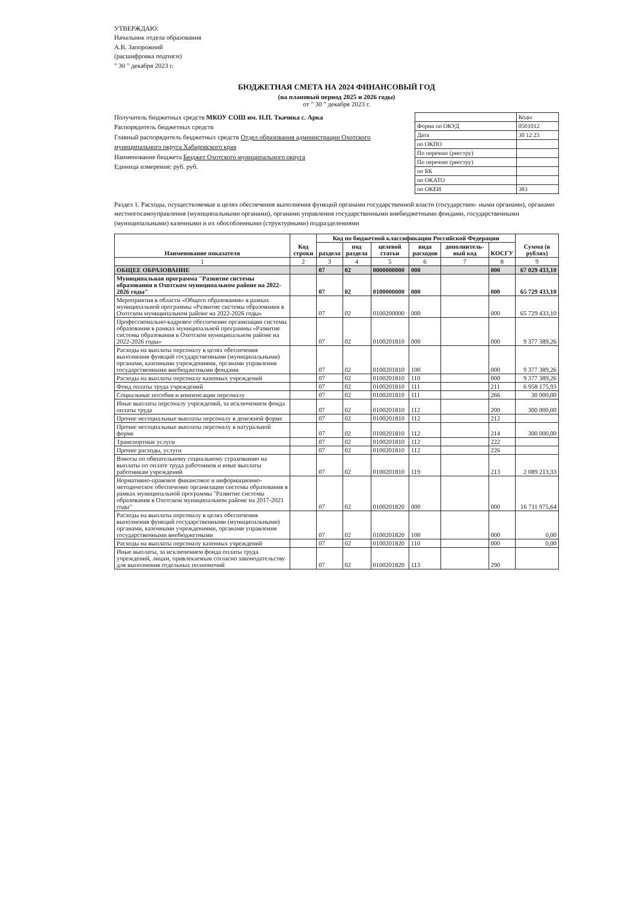УТВЕРЖДАЮ:
Начальник отдела образования
А.В. Запорожний
(расшифровка подписи)
" 30 " декабря 2023 г.
БЮДЖЕТНАЯ СМЕТА НА 2024 ФИНАНСОВЫЙ ГОД
(на плановый период 2025 и 2026 годы)
от " 30 " декабря 2023 г.
Получатель бюджетных средств МКОУ СОШ им. Н.П. Ткачика с. Арка
Распорядитель бюджетных средств
Главный распорядитель бюджетных средств Отдел образования администрации Охотского муниципального округа Хабаровского края
Наименование бюджета Бюджет Охотского муниципального округа
Единица измерения: руб. руб.
| | Коды |
| Форма по ОКУД | 0501012 |
| Дата | 30 12 23 |
| по ОКПО | |
| По перечню (реестру) | |
| По перечню (реестру) | |
| по БК | |
| по ОКАТО | |
| по ОКЕИ | 383 |
Раздел 1. Расходы, осуществляемые в целях обеспечения выполнения функций органами государственной власти (государствен- ными органами), органами местногосамоуправления (муниципальными органами), органами управления государственными внебюджетными фондами, государственными (муниципальными) казенными и их обособленными (структурными) подразделениями
| Наименование показателя | Код строки | Код по бюджетной классификации Российской Федерации | | | | | | Сумма (в рублях) |
| --- | --- | --- | --- | --- | --- | --- | --- | --- |
| | | раздела | под раздела | целевой статьи | вида расходов | дополнитель-ный код | КОСГУ | |
| 1 | 2 | 3 | 4 | 5 | 6 | 7 | 8 | 9 |
| ОБЩЕЕ ОБРАЗОВАНИЕ | | 07 | 02 | 0000000000 | 000 | | 000 | 67 029 433,10 |
| Муниципальная программа "Развитие системы образования в Охотском муниципальном районе на 2022-2026 годы" | | 07 | 02 | 0100000000 | 000 | | 000 | 65 729 433,10 |
| Мероприятия в области «Общего образования» в рамках муниципальной программы «Развитие системы образования в Охотском муниципальном районе на 2022-2026 годы» | | 07 | 02 | 0100200000 | 000 | | 000 | 65 729 433,10 |
| Профессионально-кадровое обеспечение организации системы образования в рамках муниципальной программы «Развитие системы образования в Охотском муниципальном районе на 2022-2026 годы» | | 07 | 02 | 0100201810 | 000 | | 000 | 9 377 389,26 |
| Расходы на выплаты персоналу в целях обеспечения выполнения функций государственными (муниципальными) органами, казенными учреждениями, органами управления государственными внебюджетными фондами | | 07 | 02 | 0100201810 | 100 | | 000 | 9 377 389,26 |
| Расходы на выплаты персоналу казенных учреждений | | 07 | 02 | 0100201810 | 110 | | 000 | 9 377 389,26 |
| Фонд оплаты труда учреждений | | 07 | 02 | 0100201810 | 111 | | 211 | 6 958 175,93 |
| Социальные пособия и компенсации персоналу | | 07 | 02 | 0100201810 | 111 | | 266 | 30 000,00 |
| Иные выплаты персоналу учреждений, за исключением фонда оплаты труда | | 07 | 02 | 0100201810 | 112 | | 200 | 300 000,00 |
| Прочие несоциальные выплаты персоналу в денежной форме | | 07 | 02 | 0100201810 | 112 | | 212 | |
| Прочие несоциальные выплаты персоналу в натуральной форме | | 07 | 02 | 0100201810 | 112 | | 214 | 300 000,00 |
| Транспортные услуги | | 07 | 02 | 0100201810 | 112 | | 222 | |
| Прочие расходы, услуги | | 07 | 02 | 0100201810 | 112 | | 226 | |
| Взносы по обязательному социальному страхованию на выплаты по оплате труда работников и иные выплаты работникам учреждений | | 07 | 02 | 0100201810 | 119 | | 213 | 2 089 213,33 |
| Нормативно-правовое финансовое и информационно-методическое обеспечение организации системы образования в рамках муниципальной программы "Развитие системы образования в Охотском муниципальном районе на 2017-2021 годы" | | 07 | 02 | 0100201820 | 000 | | 000 | 16 711 975,64 |
| Расходы на выплаты персоналу в целях обеспечения выполнения функций государственными (муниципальными) органами, казенными учреждениями, органами управления государственными внебюджетными | | 07 | 02 | 0100201820 | 100 | | 000 | 0,00 |
| Расходы на выплаты персоналу казенных учреждений | | 07 | 02 | 0100201820 | 110 | | 000 | 0,00 |
| Иные выплаты, за исключением фонда оплаты труда учреждений, лицам, привлекаемым согласно законодательству для выполнения отдельных полномочий | | 07 | 02 | 0100201820 | 113 | | 290 | |